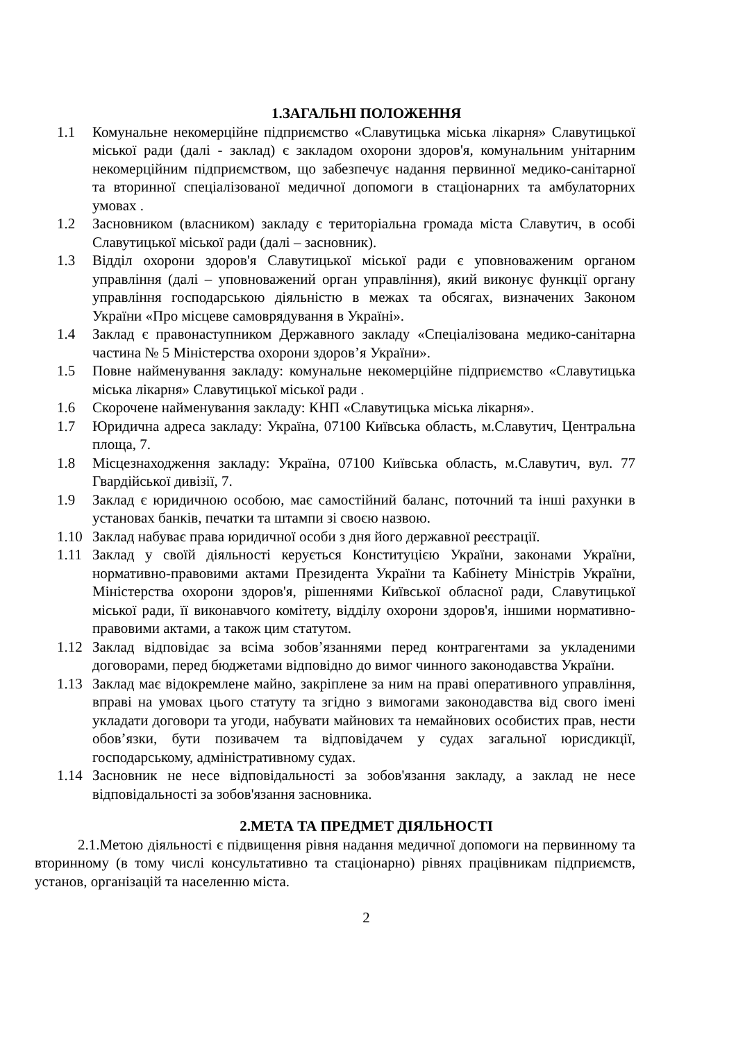1.ЗАГАЛЬНІ ПОЛОЖЕННЯ
1.1 Комунальне некомерційне підприємство «Славутицька міська лікарня» Славутицької міської ради (далі - заклад) є закладом охорони здоров'я, комунальним унітарним некомерційним підприємством, що забезпечує надання первинної медико-санітарної та вторинної спеціалізованої медичної допомоги в стаціонарних та амбулаторних умовах .
1.2 Засновником (власником) закладу є територіальна громада міста Славутич, в особі Славутицької міської ради (далі – засновник).
1.3 Відділ охорони здоров'я Славутицької міської ради є уповноваженим органом управління (далі – уповноважений орган управління), який виконує функції органу управління господарською діяльністю в межах та обсягах, визначених Законом України «Про місцеве самоврядування в Україні».
1.4 Заклад є правонаступником Державного закладу «Спеціалізована медико-санітарна частина № 5 Міністерства охорони здоров’я України».
1.5 Повне найменування закладу: комунальне некомерційне підприємство «Славутицька міська лікарня» Славутицької міської ради .
1.6 Скорочене найменування закладу: КНП «Славутицька міська лікарня».
1.7 Юридична адреса закладу: Україна, 07100 Київська область, м.Славутич, Центральна площа, 7.
1.8 Місцезнаходження закладу: Україна, 07100 Київська область, м.Славутич, вул. 77 Гвардійської дивізії, 7.
1.9 Заклад є юридичною особою, має самостійний баланс, поточний та інші рахунки в установах банків, печатки та штампи зі своєю назвою.
1.10 Заклад набуває права юридичної особи з дня його державної реєстрації.
1.11 Заклад у своїй діяльності керується Конституцією України, законами України, нормативно-правовими актами Президента України та Кабінету Міністрів України, Міністерства охорони здоров'я, рішеннями Київської обласної ради, Славутицької міської ради, її виконавчого комітету, відділу охорони здоров'я, іншими нормативно-правовими актами, а також цим статутом.
1.12 Заклад відповідає за всіма зобов’язаннями перед контрагентами за укладеними договорами, перед бюджетами відповідно до вимог чинного законодавства України.
1.13 Заклад має відокремлене майно, закріплене за ним на праві оперативного управління, вправі на умовах цього статуту та згідно з вимогами законодавства від свого імені укладати договори та угоди, набувати майнових та немайнових особистих прав, нести обов’язки, бути позивачем та відповідачем у судах загальної юрисдикції, господарському, адміністративному судах.
1.14 Засновник не несе відповідальності за зобов'язання закладу, а заклад не несе відповідальності за зобов'язання засновника.
2.МЕТА ТА ПРЕДМЕТ ДІЯЛЬНОСТІ
2.1.Метою діяльності є підвищення рівня надання медичної допомоги на первинному та вторинному (в тому числі консультативно та стаціонарно) рівнях працівникам підприємств, установ, організацій та населенню міста.
2